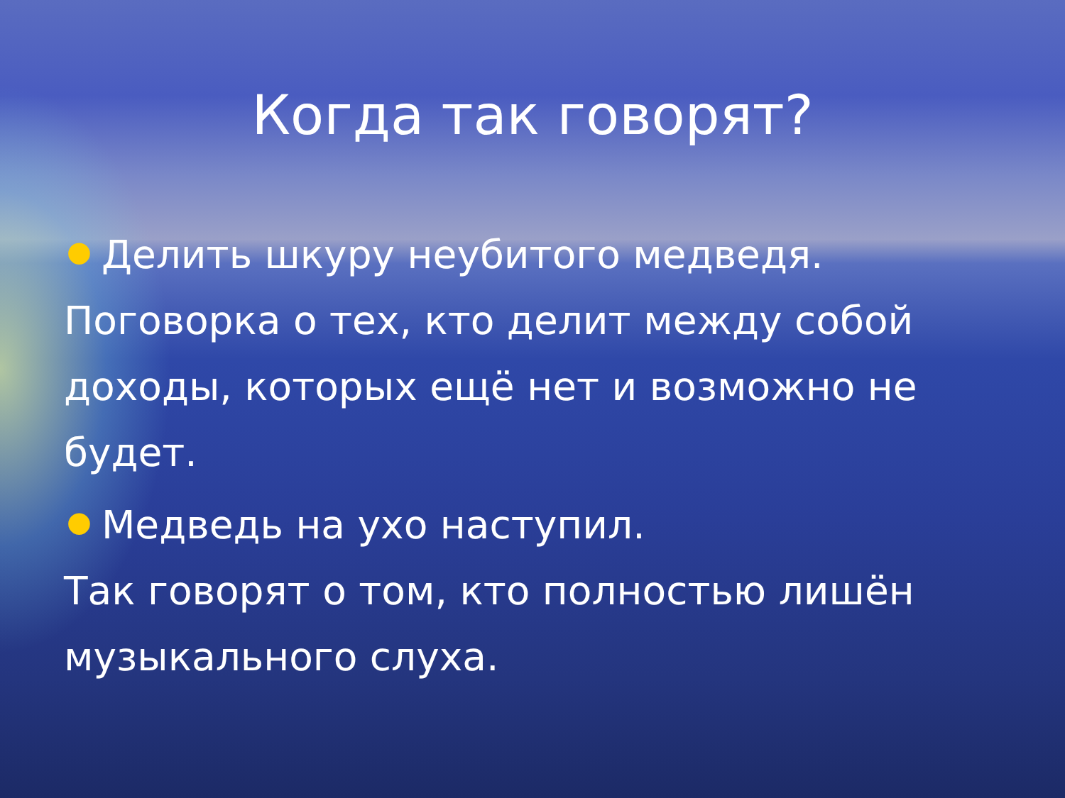Когда так говорят?
● Делить шкуру неубитого медведя. Поговорка о тех, кто делит между собой доходы, которых ещё нет и возможно не будет.
● Медведь на ухо наступил.
Так говорят о том, кто полностью лишён музыкального слуха.